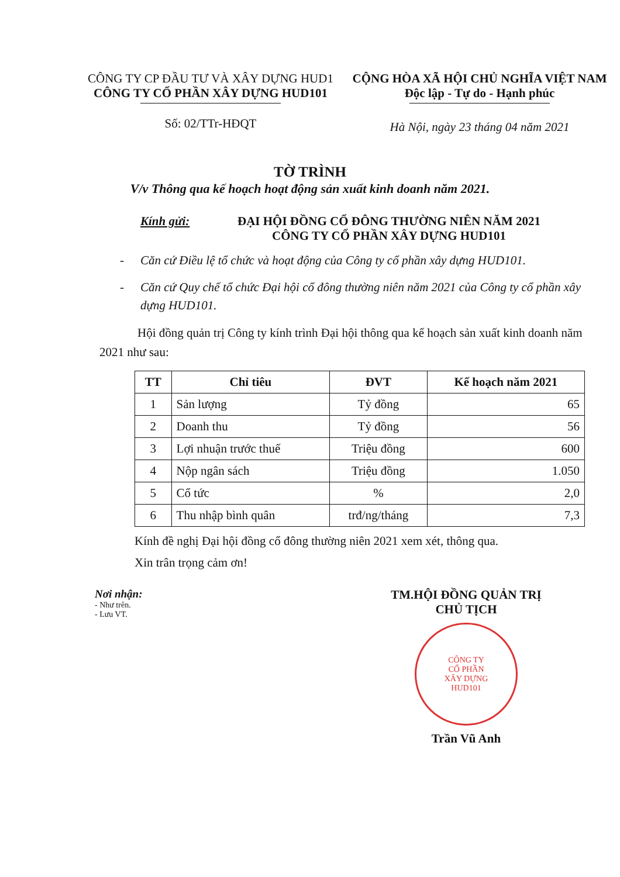CÔNG TY CP ĐẦU TƯ VÀ XÂY DỰNG HUD1
CÔNG TY CỔ PHẦN XÂY DỰNG HUD101
Số: 02/TTr-HĐQT
CỘNG HÒA XÃ HỘI CHỦ NGHĨA VIỆT NAM
Độc lập - Tự do - Hạnh phúc
Hà Nội, ngày 23 tháng 04 năm 2021
TỜ TRÌNH
V/v Thông qua kế hoạch hoạt động sản xuất kinh doanh năm 2021.
Kính gửi: ĐẠI HỘI ĐỒNG CỔ ĐÔNG THƯỜNG NIÊN NĂM 2021
CÔNG TY CỔ PHẦN XÂY DỰNG HUD101
- Căn cứ Điều lệ tổ chức và hoạt động của Công ty cổ phần xây dựng HUD101.
- Căn cứ Quy chế tổ chức Đại hội cổ đông thường niên năm 2021 của Công ty cổ phần xây dựng HUD101.
Hội đồng quản trị Công ty kính trình Đại hội thông qua kế hoạch sản xuất kinh doanh năm 2021 như sau:
| TT | Chỉ tiêu | ĐVT | Kế hoạch năm 2021 |
| --- | --- | --- | --- |
| 1 | Sản lượng | Tỷ đồng | 65 |
| 2 | Doanh thu | Tỷ đồng | 56 |
| 3 | Lợi nhuận trước thuế | Triệu đồng | 600 |
| 4 | Nộp ngân sách | Triệu đồng | 1.050 |
| 5 | Cổ tức | % | 2,0 |
| 6 | Thu nhập bình quân | trđ/ng/tháng | 7,3 |
Kính đề nghị Đại hội đồng cổ đông thường niên 2021 xem xét, thông qua.
Xin trân trọng cảm ơn!
Nơi nhận:
- Như trên.
- Lưu VT.
TM.HỘI ĐỒNG QUẢN TRỊ
CHỦ TỊCH
CÔNG TY
CỔ PHẦN
XÂY DỰNG
HUD101
Trần Vũ Anh